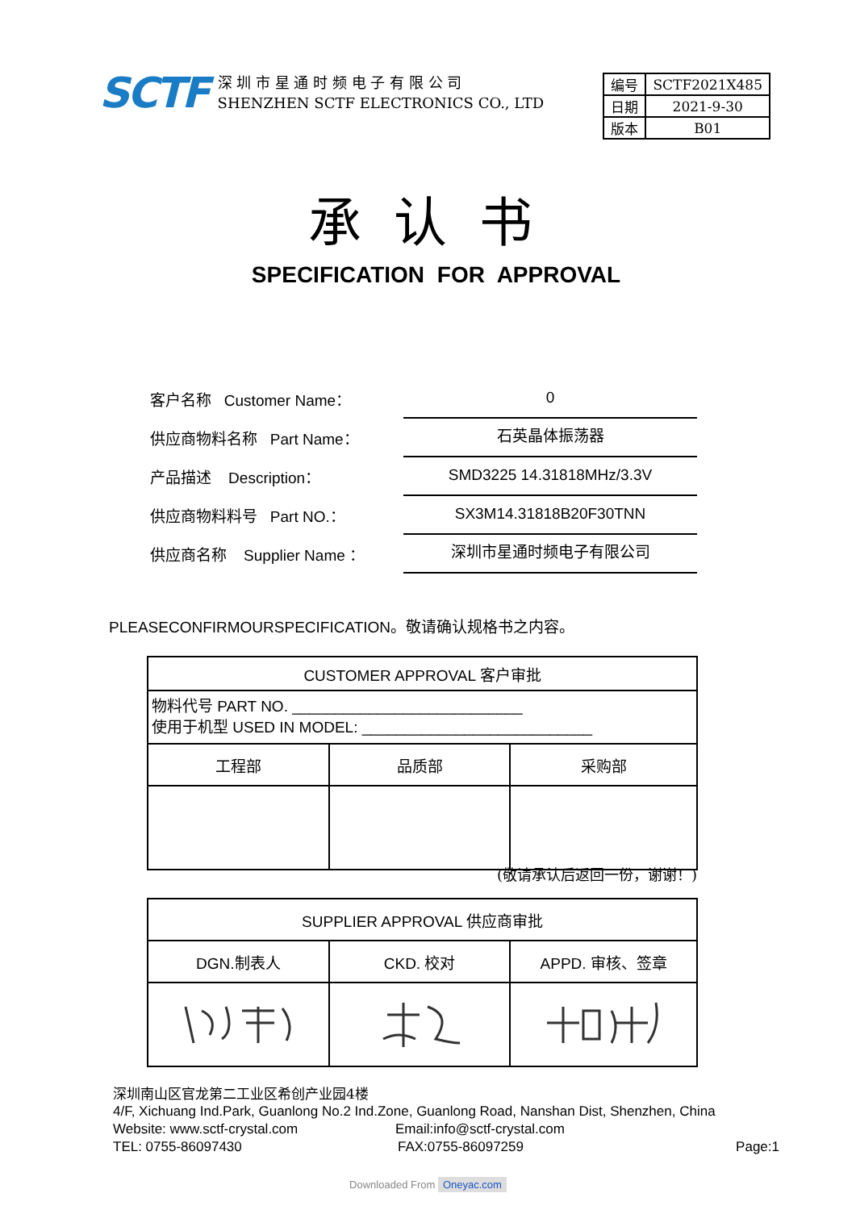SCTF
深 圳 市 星 通 时 频 电 子 有 限 公 司
SHENZHEN SCTF ELECTRONICS CO., LTD
| 编号 | SCTF2021X485 |
| 日期 | 2021-9-30 |
| 版本 | B01 |
承认书
SPECIFICATION FOR APPROVAL
客户名称 Customer Name：
0
供应商物料名称 Part Name：
石英晶体振荡器
产品描述 Description：
SMD3225 14.31818MHz/3.3V
供应商物料料号 Part NO.：
SX3M14.31818B20F30TNN
供应商名称 Supplier Name ：
深圳市星通时频电子有限公司
PLEASECONFIRMOURSPECIFICATION。敬请确认规格书之内容。
| CUSTOMER APPROVAL 客户审批 | | |
| 物料代号 PART NO. ___________________________ 使用于机型 USED IN MODEL: ___________________________ | | |
| 工程部 | 品质部 | 采购部 |
(敬请承认后返回一份，谢谢！)
| SUPPLIER APPROVAL 供应商审批 | | |
| DGN.制表人 | CKD. 校对 | APPD. 审核、签章 |
深圳南山区官龙第二工业区希创产业园4楼
4/F, Xichuang Ind.Park, Guanlong No.2 Ind.Zone, Guanlong Road, Nanshan Dist, Shenzhen, China
Website: www.sctf-crystal.com Email:info@sctf-crystal.com
TEL: 0755-86097430 FAX:0755-86097259 Page:1
Downloaded From Oneyac.com